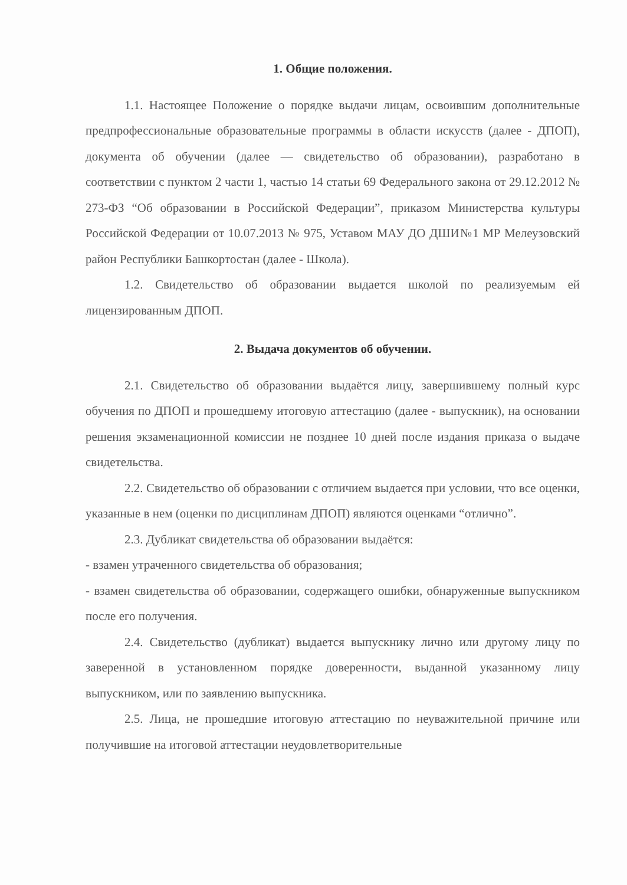1. Общие положения.
1.1. Настоящее Положение о порядке выдачи лицам, освоившим дополнительные предпрофессиональные образовательные программы в области искусств (далее - ДПОП), документа об обучении (далее — свидетельство об образовании), разработано в соответствии с пунктом 2 части 1, частью 14 статьи 69 Федерального закона от 29.12.2012 № 273-ФЗ “Об образовании в Российской Федерации”, приказом Министерства культуры Российской Федерации от 10.07.2013 № 975, Уставом МАУ ДО ДШИ№1 МР Мелеузовский район Республики Башкортостан (далее - Школа).
1.2. Свидетельство об образовании выдается школой по реализуемым ей лицензированным ДПОП.
2. Выдача документов об обучении.
2.1. Свидетельство об образовании выдаётся лицу, завершившему полный курс обучения по ДПОП и прошедшему итоговую аттестацию (далее - выпускник), на основании решения экзаменационной комиссии не позднее 10 дней после издания приказа о выдаче свидетельства.
2.2. Свидетельство об образовании с отличием выдается при условии, что все оценки, указанные в нем (оценки по дисциплинам ДПОП) являются оценками “отлично”.
2.3. Дубликат свидетельства об образовании выдаётся:
- взамен утраченного свидетельства об образования;
- взамен свидетельства об образовании, содержащего ошибки, обнаруженные выпускником после его получения.
2.4. Свидетельство (дубликат) выдается выпускнику лично или другому лицу по заверенной в установленном порядке доверенности, выданной указанному лицу выпускником, или по заявлению выпускника.
2.5. Лица, не прошедшие итоговую аттестацию по неуважительной причине или получившие на итоговой аттестации неудовлетворительные